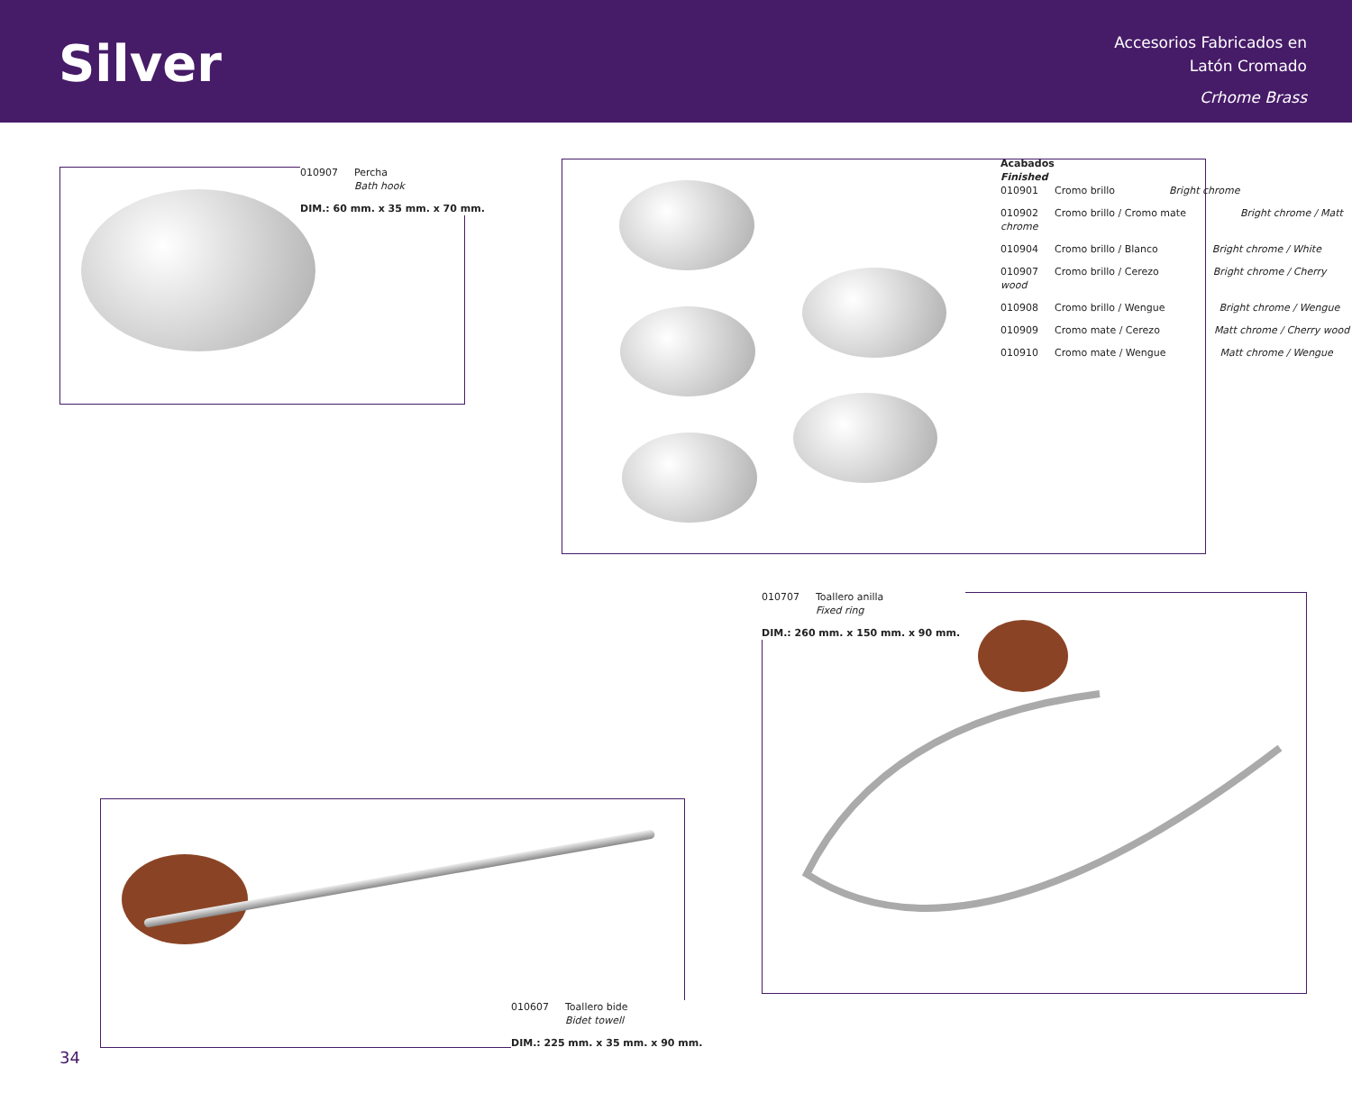Silver
Accesorios Fabricados en
Latón Cromado
Crhome Brass
010907 Percha
Bath hook
DIM.: 60 mm. x 35 mm. x 70 mm.
Acabados
Finished
010901 Cromo brillo Bright chrome
010902 Cromo brillo / Cromo mate Bright chrome / Matt chrome
010904 Cromo brillo / Blanco Bright chrome / White
010907 Cromo brillo / Cerezo Bright chrome / Cherry wood
010908 Cromo brillo / Wengue Bright chrome / Wengue
010909 Cromo mate / Cerezo Matt chrome / Cherry wood
010910 Cromo mate / Wengue Matt chrome / Wengue
010707 Toallero anilla
Fixed ring
DIM.: 260 mm. x 150 mm. x 90 mm.
010607 Toallero bide
Bidet towell
DIM.: 225 mm. x 35 mm. x 90 mm.
34